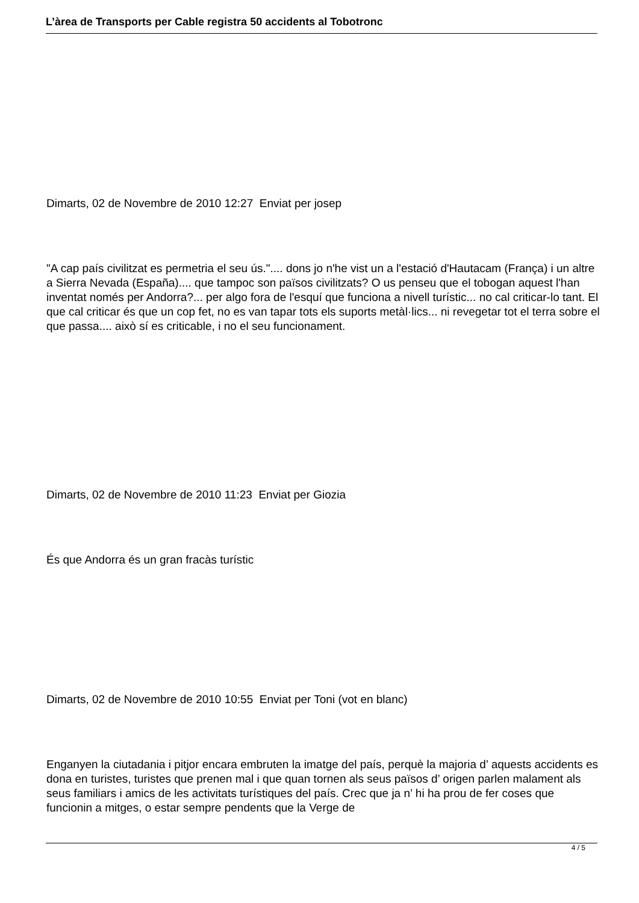L’àrea de Transports per Cable registra 50 accidents al Tobotronc
Dimarts, 02 de Novembre de 2010 12:27 Enviat per josep
"A cap país civilitzat es permetria el seu ús.".... dons jo n'he vist un a l'estació d'Hautacam (França) i un altre a Sierra Nevada (España).... que tampoc son països civilitzats? O us penseu que el tobogan aquest l'han inventat només per Andorra?... per algo fora de l'esquí que funciona a nivell turístic... no cal criticar-lo tant. El que cal criticar és que un cop fet, no es van tapar tots els suports metàl·lics... ni revegetar tot el terra sobre el que passa.... això sí es criticable, i no el seu funcionament.
Dimarts, 02 de Novembre de 2010 11:23 Enviat per Giozia
És que Andorra és un gran fracàs turístic
Dimarts, 02 de Novembre de 2010 10:55 Enviat per Toni (vot en blanc)
Enganyen la ciutadania i pitjor encara embruten la imatge del país, perquè la majoria d’ aquests accidents es dona en turistes, turistes que prenen mal i que quan tornen als seus països d’ origen parlen malament als seus familiars i amics de les activitats turístiques del país. Crec que ja n’ hi ha prou de fer coses que funcionin a mitges, o estar sempre pendents que la Verge de
4 / 5